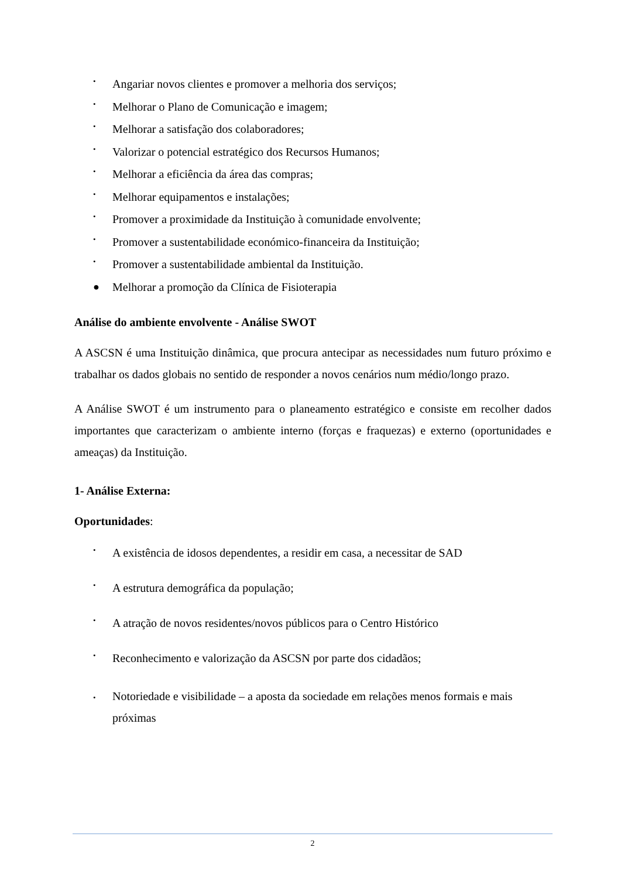• Angariar novos clientes e promover a melhoria dos serviços;
• Melhorar o Plano de Comunicação e imagem;
• Melhorar a satisfação dos colaboradores;
• Valorizar o potencial estratégico dos Recursos Humanos;
• Melhorar a eficiência da área das compras;
• Melhorar equipamentos e instalações;
• Promover a proximidade da Instituição à comunidade envolvente;
• Promover a sustentabilidade económico-financeira da Instituição;
• Promover a sustentabilidade ambiental da Instituição.
● Melhorar a promoção da Clínica de Fisioterapia
Análise do ambiente envolvente - Análise SWOT
A ASCSN é uma Instituição dinâmica, que procura antecipar as necessidades num futuro próximo e trabalhar os dados globais no sentido de responder a novos cenários num médio/longo prazo.
A Análise SWOT é um instrumento para o planeamento estratégico e consiste em recolher dados importantes que caracterizam o ambiente interno (forças e fraquezas) e externo (oportunidades e ameaças) da Instituição.
1- Análise Externa:
Oportunidades:
• A existência de idosos dependentes, a residir em casa, a necessitar de SAD
• A estrutura demográfica da população;
• A atração de novos residentes/novos públicos para o Centro Histórico
• Reconhecimento e valorização da ASCSN por parte dos cidadãos;
• Notoriedade e visibilidade – a aposta da sociedade em relações menos formais e mais próximas
2